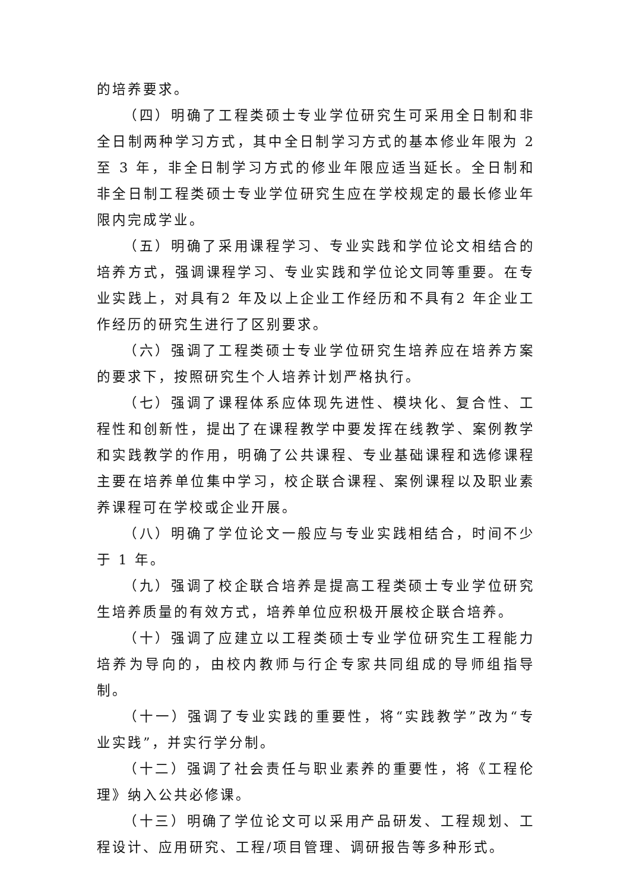的培养要求。
（四）明确了工程类硕士专业学位研究生可采用全日制和非全日制两种学习方式，其中全日制学习方式的基本修业年限为 2 至 3 年，非全日制学习方式的修业年限应适当延长。全日制和非全日制工程类硕士专业学位研究生应在学校规定的最长修业年限内完成学业。
（五）明确了采用课程学习、专业实践和学位论文相结合的培养方式，强调课程学习、专业实践和学位论文同等重要。在专业实践上，对具有2 年及以上企业工作经历和不具有2 年企业工作经历的研究生进行了区别要求。
（六）强调了工程类硕士专业学位研究生培养应在培养方案的要求下，按照研究生个人培养计划严格执行。
（七）强调了课程体系应体现先进性、模块化、复合性、工程性和创新性，提出了在课程教学中要发挥在线教学、案例教学和实践教学的作用，明确了公共课程、专业基础课程和选修课程主要在培养单位集中学习，校企联合课程、案例课程以及职业素养课程可在学校或企业开展。
（八）明确了学位论文一般应与专业实践相结合，时间不少于 1 年。
（九）强调了校企联合培养是提高工程类硕士专业学位研究生培养质量的有效方式，培养单位应积极开展校企联合培养。
（十）强调了应建立以工程类硕士专业学位研究生工程能力培养为导向的，由校内教师与行企专家共同组成的导师组指导制。
（十一）强调了专业实践的重要性，将“实践教学”改为“专业实践”，并实行学分制。
（十二）强调了社会责任与职业素养的重要性，将《工程伦理》纳入公共必修课。
（十三）明确了学位论文可以采用产品研发、工程规划、工程设计、应用研究、工程/项目管理、调研报告等多种形式。